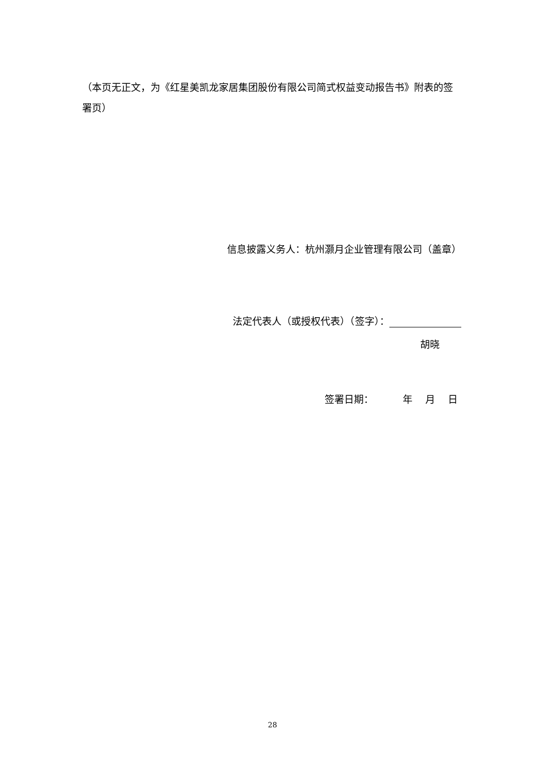（本页无正文，为《红星美凯龙家居集团股份有限公司简式权益变动报告书》附表的签署页）
信息披露义务人：杭州灏月企业管理有限公司（盖章）
法定代表人（或授权代表）（签字）：
胡晓
签署日期：   年  月  日
28